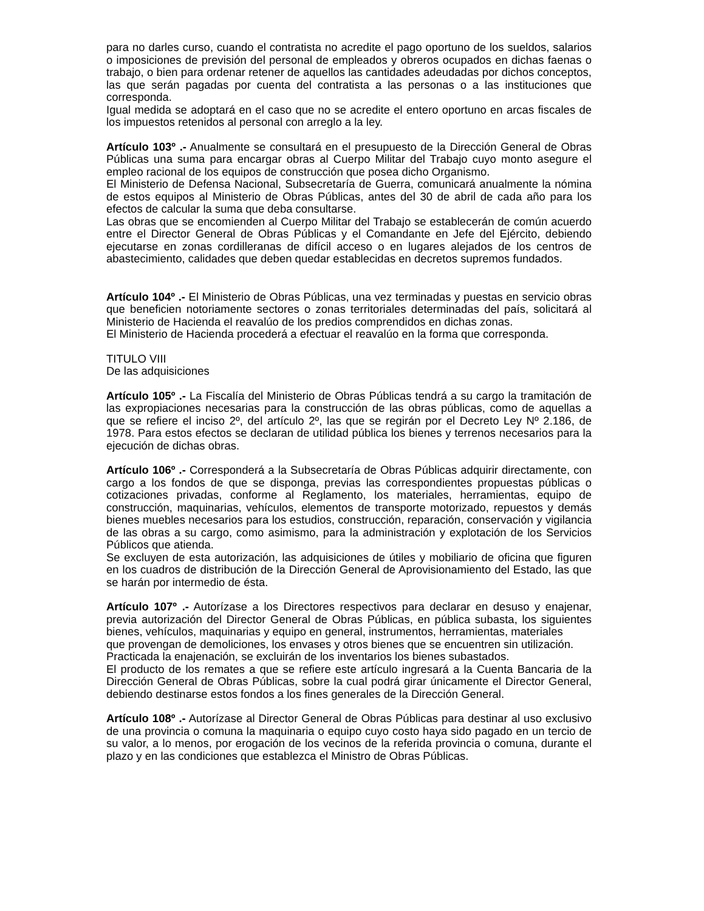para no darles curso, cuando el contratista no acredite el pago oportuno de los sueldos, salarios o imposiciones de previsión del personal de empleados y obreros ocupados en dichas faenas o trabajo, o bien para ordenar retener de aquellos las cantidades adeudadas por dichos conceptos, las que serán pagadas por cuenta del contratista a las personas o a las instituciones que corresponda.
Igual medida se adoptará en el caso que no se acredite el entero oportuno en arcas fiscales de los impuestos retenidos al personal con arreglo a la ley.
Artículo 103º .- Anualmente se consultará en el presupuesto de la Dirección General de Obras Públicas una suma para encargar obras al Cuerpo Militar del Trabajo cuyo monto asegure el empleo racional de los equipos de construcción que posea dicho Organismo.
El Ministerio de Defensa Nacional, Subsecretaría de Guerra, comunicará anualmente la nómina de estos equipos al Ministerio de Obras Públicas, antes del 30 de abril de cada año para los efectos de calcular la suma que deba consultarse.
Las obras que se encomienden al Cuerpo Militar del Trabajo se establecerán de común acuerdo entre el Director General de Obras Públicas y el Comandante en Jefe del Ejército, debiendo ejecutarse en zonas cordilleranas de difícil acceso o en lugares alejados de los centros de abastecimiento, calidades que deben quedar establecidas en decretos supremos fundados.
Artículo 104º .- El Ministerio de Obras Públicas, una vez terminadas y puestas en servicio obras que beneficien notoriamente sectores o zonas territoriales determinadas del país, solicitará al Ministerio de Hacienda el reavalúo de los predios comprendidos en dichas zonas.
El Ministerio de Hacienda procederá a efectuar el reavalúo en la forma que corresponda.
TITULO VIII
De las adquisiciones
Artículo 105º .- La Fiscalía del Ministerio de Obras Públicas tendrá a su cargo la tramitación de las expropiaciones necesarias para la construcción de las obras públicas, como de aquellas a que se refiere el inciso 2º, del artículo 2º, las que se regirán por el Decreto Ley Nº 2.186, de 1978. Para estos efectos se declaran de utilidad pública los bienes y terrenos necesarios para la ejecución de dichas obras.
Artículo 106º .- Corresponderá a la Subsecretaría de Obras Públicas adquirir directamente, con cargo a los fondos de que se disponga, previas las correspondientes propuestas públicas o cotizaciones privadas, conforme al Reglamento, los materiales, herramientas, equipo de construcción, maquinarias, vehículos, elementos de transporte motorizado, repuestos y demás bienes muebles necesarios para los estudios, construcción, reparación, conservación y vigilancia de las obras a su cargo, como asimismo, para la administración y explotación de los Servicios Públicos que atienda.
Se excluyen de esta autorización, las adquisiciones de útiles y mobiliario de oficina que figuren en los cuadros de distribución de la Dirección General de Aprovisionamiento del Estado, las que se harán por intermedio de ésta.
Artículo 107º .- Autorízase a los Directores respectivos para declarar en desuso y enajenar, previa autorización del Director General de Obras Públicas, en pública subasta, los siguientes bienes, vehículos, maquinarias y equipo en general, instrumentos, herramientas, materiales
que provengan de demoliciones, los envases y otros bienes que se encuentren sin utilización.
Practicada la enajenación, se excluirán de los inventarios los bienes subastados.
El producto de los remates a que se refiere este artículo ingresará a la Cuenta Bancaria de la Dirección General de Obras Públicas, sobre la cual podrá girar únicamente el Director General, debiendo destinarse estos fondos a los fines generales de la Dirección General.
Artículo 108º .- Autorízase al Director General de Obras Públicas para destinar al uso exclusivo de una provincia o comuna la maquinaria o equipo cuyo costo haya sido pagado en un tercio de su valor, a lo menos, por erogación de los vecinos de la referida provincia o comuna, durante el plazo y en las condiciones que establezca el Ministro de Obras Públicas.